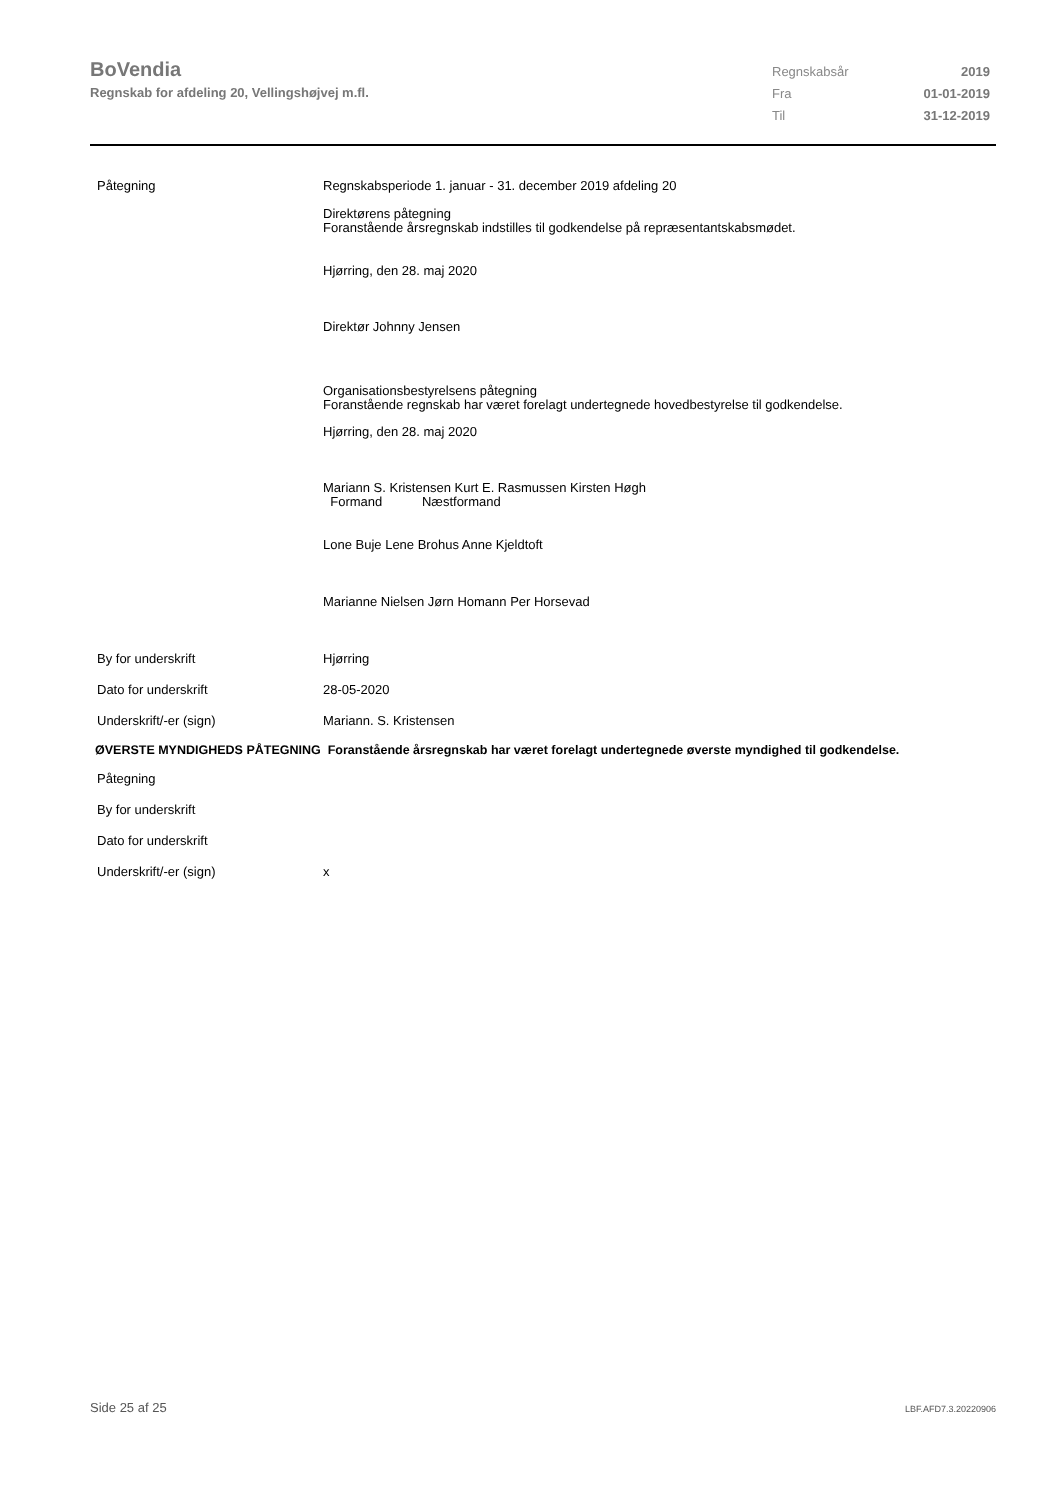BoVendia
Regnskab for afdeling 20, Vellingshøjvej m.fl.
Regnskabsår 2019
Fra 01-01-2019
Til 31-12-2019
Påtegning Regnskabsperiode 1. januar - 31. december 2019 afdeling 20
Direktørens påtegning
Foranstående årsregnskab indstilles til godkendelse på repræsentantskabsmødet.
Hjørring, den 28. maj 2020
Direktør Johnny Jensen
Organisationsbestyrelsens påtegning
Foranstående regnskab har været forelagt undertegnede hovedbestyrelse til godkendelse.
Hjørring, den 28. maj 2020
Mariann S. Kristensen Kurt E. Rasmussen Kirsten Høgh
Formand Næstformand
Lone Buje Lene Brohus Anne Kjeldtoft
Marianne Nielsen Jørn Homann Per Horsevad
By for underskrift Hjørring
Dato for underskrift 28-05-2020
Underskrift/-er (sign) Mariann. S. Kristensen
ØVERSTE MYNDIGHEDS PÅTEGNING Foranstående årsregnskab har været forelagt undertegnede øverste myndighed til godkendelse.
Påtegning
By for underskrift
Dato for underskrift
Underskrift/-er (sign) x
Side 25 af 25 LBF.AFD7.3.20220906